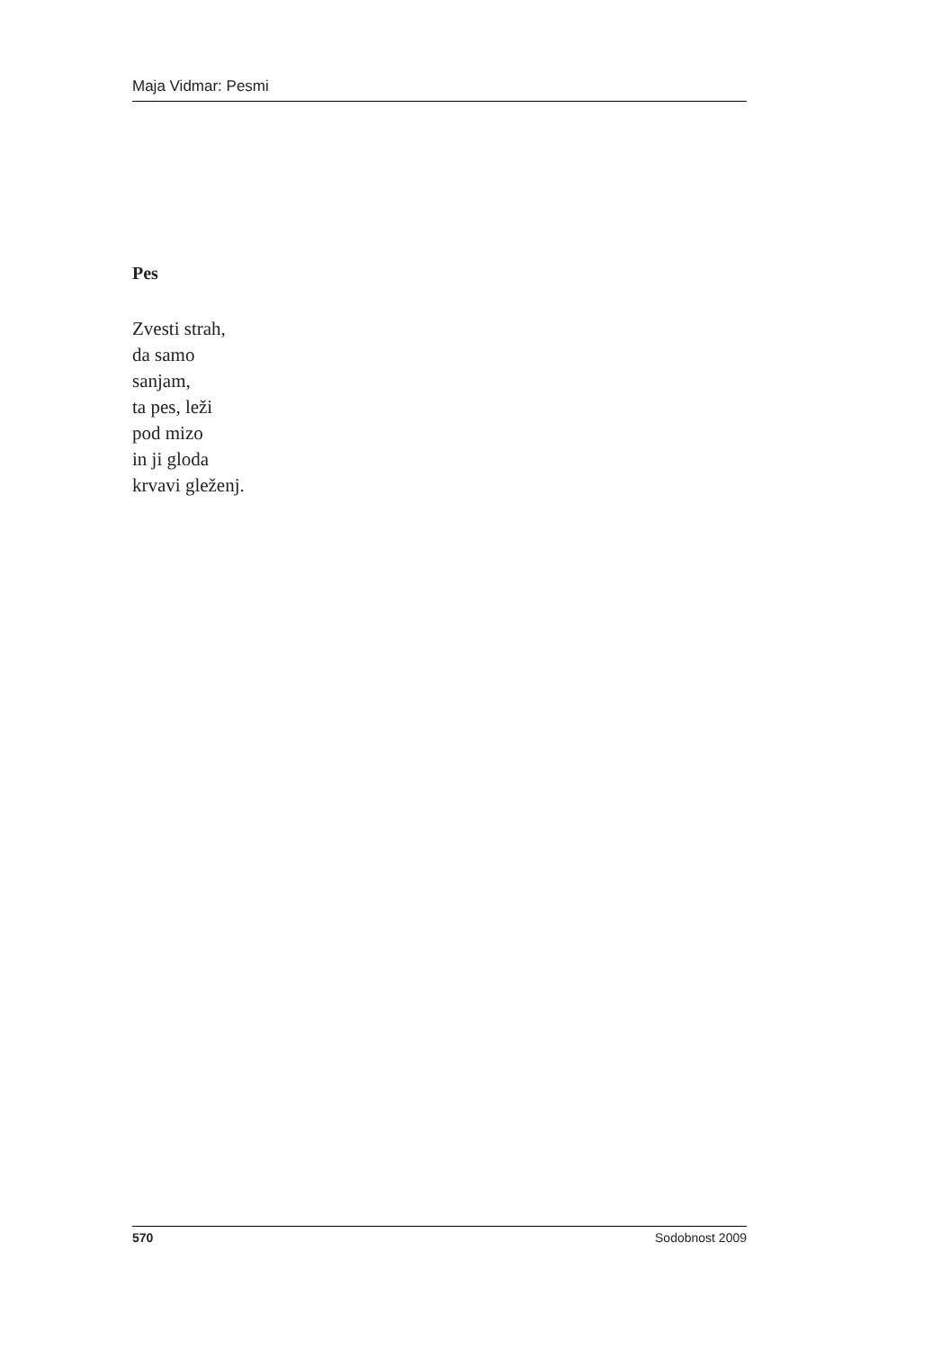Maja Vidmar: Pesmi
Pes
Zvesti strah,
da samo
sanjam,
ta pes, leži
pod mizo
in ji gloda
krvavi gleženj.
570 Sodobnost 2009